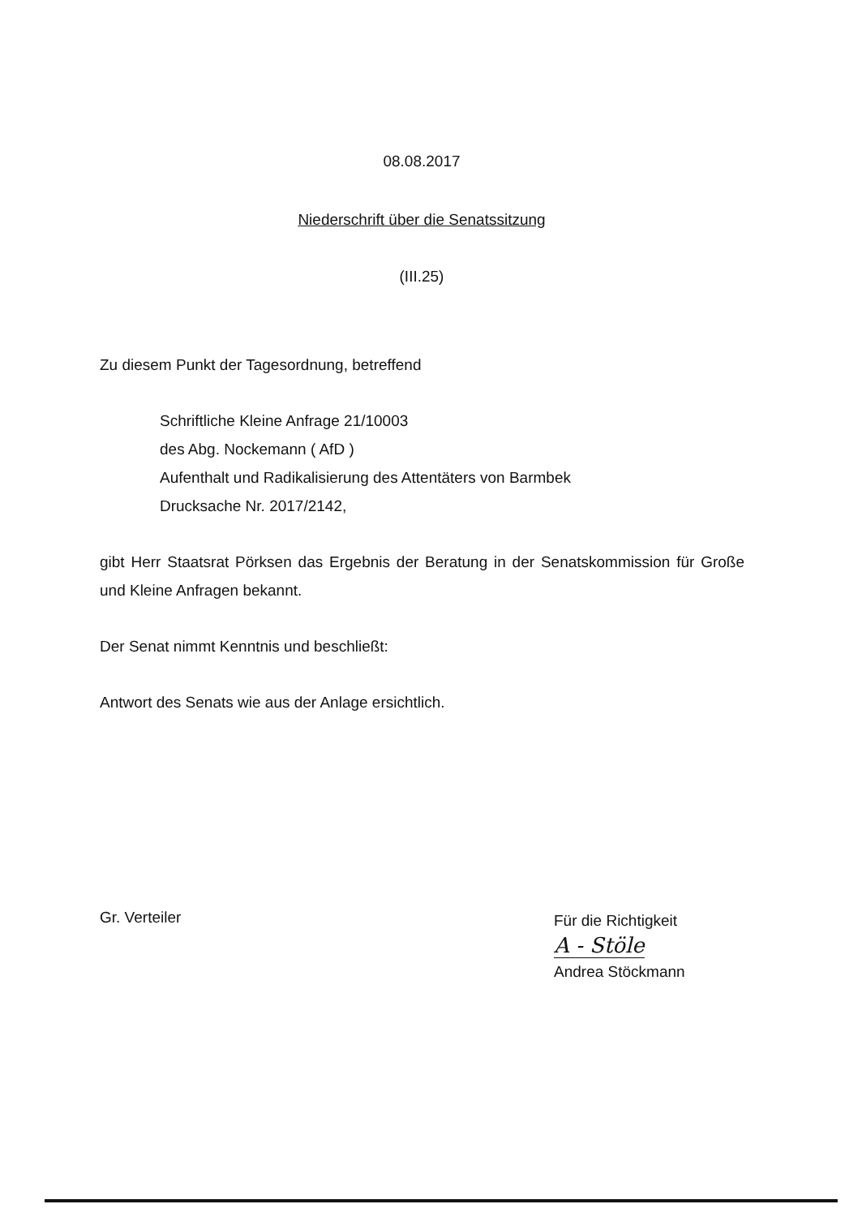08.08.2017
Niederschrift über die Senatssitzung
(III.25)
Zu diesem Punkt der Tagesordnung, betreffend
Schriftliche Kleine Anfrage 21/10003
des Abg. Nockemann ( AfD )
Aufenthalt und Radikalisierung des Attentäters von Barmbek
Drucksache Nr. 2017/2142,
gibt Herr Staatsrat Pörksen das Ergebnis der Beratung in der Senatskommission für Große und Kleine Anfragen bekannt.
Der Senat nimmt Kenntnis und beschließt:
Antwort des Senats wie aus der Anlage ersichtlich.
Gr. Verteiler
Für die Richtigkeit
A - Stöle
Andrea Stöckmann